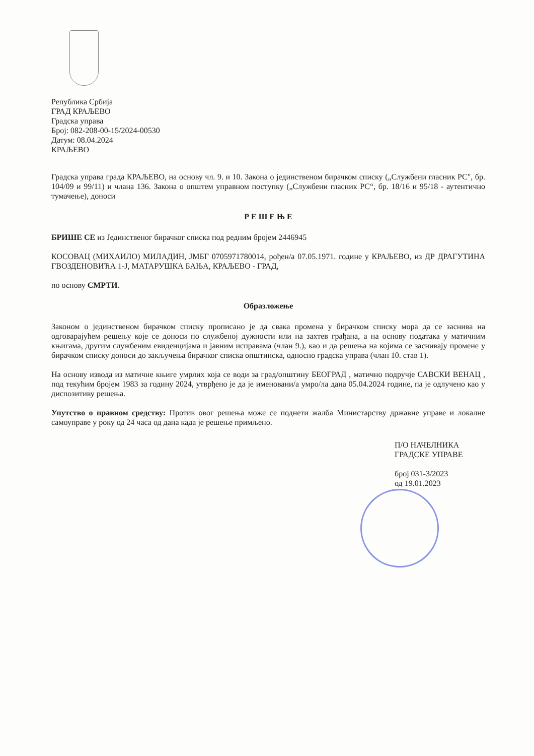Република Србија
ГРАД КРАЉЕВО
Градска управа
Број: 082-208-00-15/2024-00530
Датум: 08.04.2024
КРАЉЕВО
Градска управа града КРАЉЕВО, на основу чл. 9. и 10. Закона о јединственом бирачком списку („Службени гласник РС", бр. 104/09 и 99/11) и члана 136. Закона о општем управном поступку („Службени гласник РС“, бр. 18/16 и 95/18 - аутентично тумачење), доноси
Р Е Ш Е Њ Е
БРИШЕ СЕ из Јединственог бирачког списка под редним бројем 2446945
КОСОВАЦ (МИХАИЛО) МИЛАДИН, ЈМБГ 0705971780014, рођен/а 07.05.1971. године у КРАЉЕВО, из ДР ДРАГУТИНА ГВОЗДЕНОВИЋА 1-Ј, МАТАРУШКА БАЊА, КРАЉЕВО - ГРАД,
по основу СМРТИ.
Образложење
Законом о јединственом бирачком списку прописано је да свака промена у бирачком списку мора да се заснива на одговарајућем решењу које се доноси по службеној дужности или на захтев грађана, а на основу података у матичним књигама, другим службеним евиденцијама и јавним исправама (члан 9.), као и да решења на којима се заснивају промене у бирачком списку доноси до закључења бирачког списка општинска, односно градска управа (члан 10. став 1).
На основу извода из матичне књиге умрлих која се води за град/општину БЕОГРАД , матично подручје САВСКИ ВЕНАЦ , под текућим бројем 1983 за годину 2024, утврђено је да је именовани/а умро/ла дана 05.04.2024 године, па је одлучено као у диспозитиву решења.
Упутство о правном средству: Против овог решења може се поднети жалба Министарству државне управе и локалне самоуправе у року од 24 часа од дана када је решење примљено.
П/О НАЧЕЛНИКА
ГРАДСКЕ УПРАВЕ
број 031-3/2023
од 19.01.2023